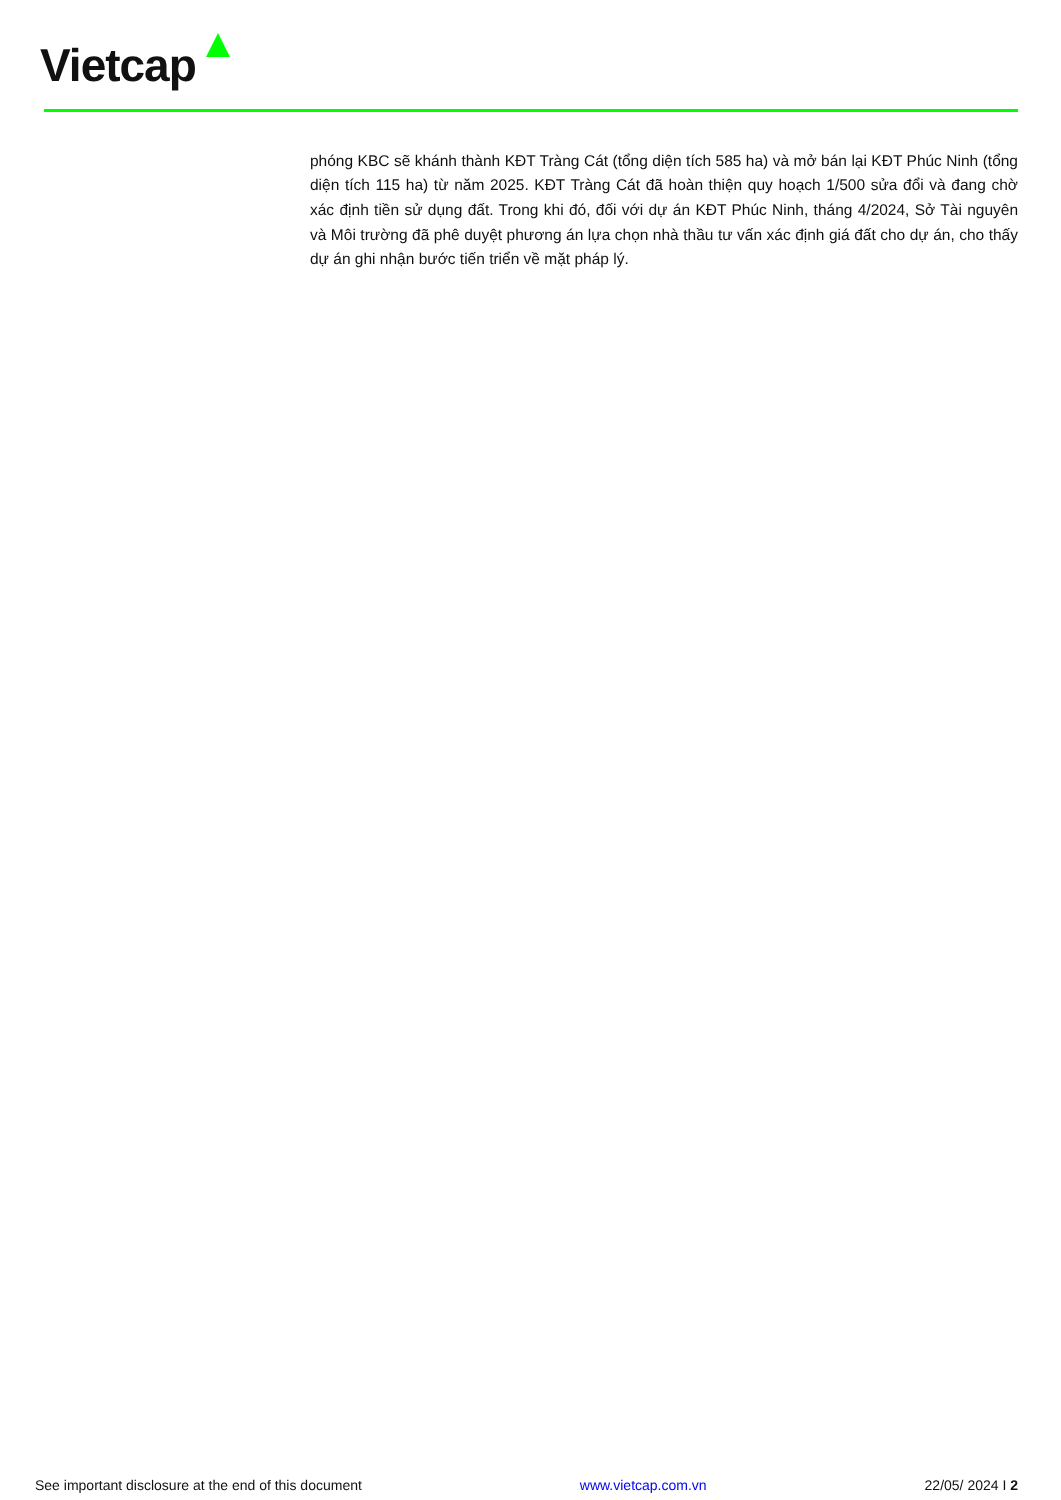Vietcap
phóng KBC sẽ khánh thành KĐT Tràng Cát (tổng diện tích 585 ha) và mở bán lại KĐT Phúc Ninh (tổng diện tích 115 ha) từ năm 2025. KĐT Tràng Cát đã hoàn thiện quy hoạch 1/500 sửa đổi và đang chờ xác định tiền sử dụng đất. Trong khi đó, đối với dự án KĐT Phúc Ninh, tháng 4/2024, Sở Tài nguyên và Môi trường đã phê duyệt phương án lựa chọn nhà thầu tư vấn xác định giá đất cho dự án, cho thấy dự án ghi nhận bước tiến triển về mặt pháp lý.
See important disclosure at the end of this document www.vietcap.com.vn 22/05/ 2024 I 2